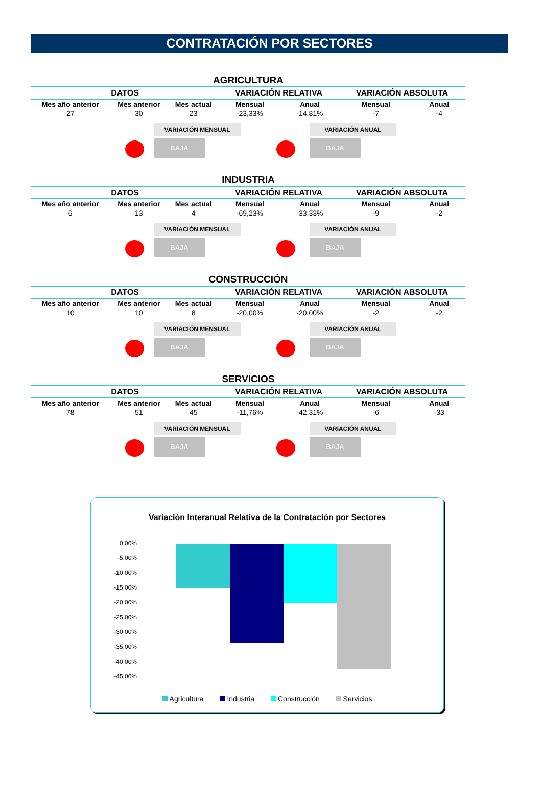CONTRATACIÓN POR SECTORES
AGRICULTURA
| DATOS | | | VARIACIÓN RELATIVA | | VARIACIÓN ABSOLUTA | |
| --- | --- | --- | --- | --- | --- | --- |
| Mes año anterior | Mes anterior | Mes actual | Mensual | Anual | Mensual | Anual |
| 27 | 30 | 23 | -23,33% | -14,81% | -7 | -4 |
VARIACIÓN MENSUAL
BAJA
VARIACIÓN ANUAL
BAJA
INDUSTRIA
| DATOS | | | VARIACIÓN RELATIVA | | VARIACIÓN ABSOLUTA | |
| --- | --- | --- | --- | --- | --- | --- |
| Mes año anterior | Mes anterior | Mes actual | Mensual | Anual | Mensual | Anual |
| 6 | 13 | 4 | -69,23% | -33,33% | -9 | -2 |
VARIACIÓN MENSUAL
BAJA
VARIACIÓN ANUAL
BAJA
CONSTRUCCIÓN
| DATOS | | | VARIACIÓN RELATIVA | | VARIACIÓN ABSOLUTA | |
| --- | --- | --- | --- | --- | --- | --- |
| Mes año anterior | Mes anterior | Mes actual | Mensual | Anual | Mensual | Anual |
| 10 | 10 | 8 | -20,00% | -20,00% | -2 | -2 |
VARIACIÓN MENSUAL
BAJA
VARIACIÓN ANUAL
BAJA
SERVICIOS
| DATOS | | | VARIACIÓN RELATIVA | | VARIACIÓN ABSOLUTA | |
| --- | --- | --- | --- | --- | --- | --- |
| Mes año anterior | Mes anterior | Mes actual | Mensual | Anual | Mensual | Anual |
| 78 | 51 | 45 | -11,76% | -42,31% | -6 | -33 |
VARIACIÓN MENSUAL
BAJA
VARIACIÓN ANUAL
BAJA
Variación Interanual Relativa de la Contratación por Sectores
0,00%
-5,00%
-10,00%
-15,00%
-20,00%
-25,00%
-30,00%
-35,00%
-40,00%
-45,00%
Agricultura Industria Construcción Servicios